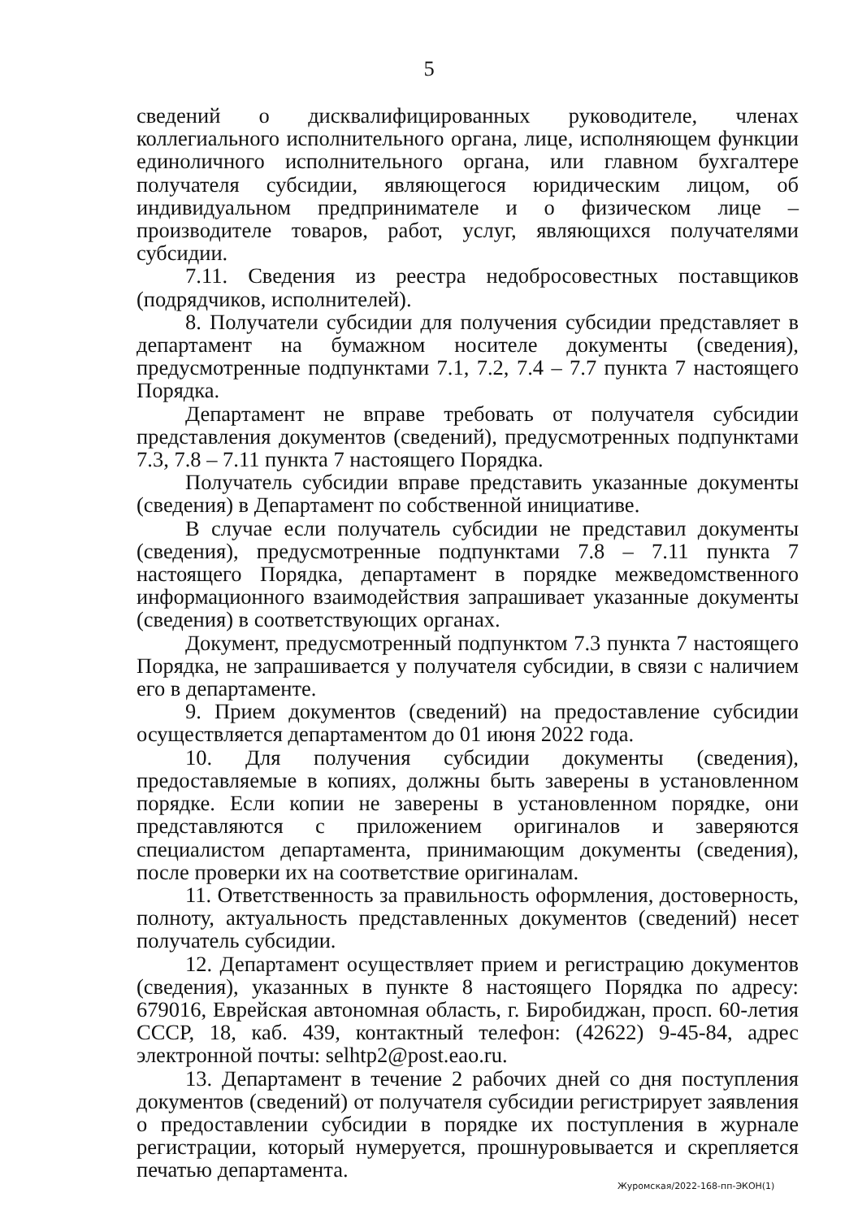5
сведений о дисквалифицированных руководителе, членах коллегиального исполнительного органа, лице, исполняющем функции единоличного исполнительного органа, или главном бухгалтере получателя субсидии, являющегося юридическим лицом, об индивидуальном предпринимателе и о физическом лице – производителе товаров, работ, услуг, являющихся получателями субсидии.
7.11. Сведения из реестра недобросовестных поставщиков (подрядчиков, исполнителей).
8. Получатели субсидии для получения субсидии представляет в департамент на бумажном носителе документы (сведения), предусмотренные подпунктами 7.1, 7.2, 7.4 – 7.7 пункта 7 настоящего Порядка.
Департамент не вправе требовать от получателя субсидии представления документов (сведений), предусмотренных подпунктами 7.3, 7.8 – 7.11 пункта 7 настоящего Порядка.
Получатель субсидии вправе представить указанные документы (сведения) в Департамент по собственной инициативе.
В случае если получатель субсидии не представил документы (сведения), предусмотренные подпунктами 7.8 – 7.11 пункта 7 настоящего Порядка, департамент в порядке межведомственного информационного взаимодействия запрашивает указанные документы (сведения) в соответствующих органах.
Документ, предусмотренный подпунктом 7.3 пункта 7 настоящего Порядка, не запрашивается у получателя субсидии, в связи с наличием его в департаменте.
9. Прием документов (сведений) на предоставление субсидии осуществляется департаментом до 01 июня 2022 года.
10. Для получения субсидии документы (сведения), предоставляемые в копиях, должны быть заверены в установленном порядке. Если копии не заверены в установленном порядке, они представляются с приложением оригиналов и заверяются специалистом департамента, принимающим документы (сведения), после проверки их на соответствие оригиналам.
11. Ответственность за правильность оформления, достоверность, полноту, актуальность представленных документов (сведений) несет получатель субсидии.
12. Департамент осуществляет прием и регистрацию документов (сведения), указанных в пункте 8 настоящего Порядка по адресу: 679016, Еврейская автономная область, г. Биробиджан, просп. 60-летия СССР, 18, каб. 439, контактный телефон: (42622) 9-45-84, адрес электронной почты: selhtp2@post.eao.ru.
13. Департамент в течение 2 рабочих дней со дня поступления документов (сведений) от получателя субсидии регистрирует заявления о предоставлении субсидии в порядке их поступления в журнале регистрации, который нумеруется, прошнуровывается и скрепляется печатью департамента.
Журомская/2022-168-пп-ЭКОН(1)